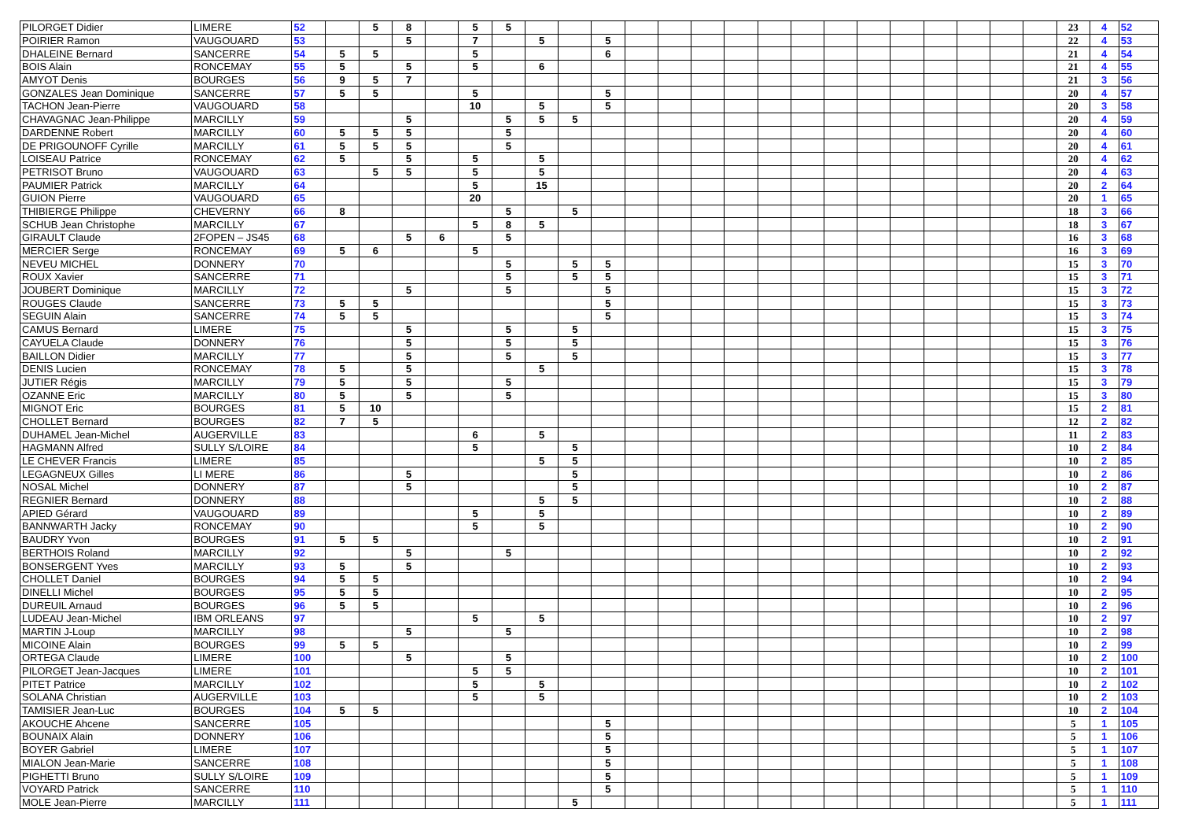| PILORGET Didier | LIMERE | 52 | | 5 | 8 | | 5 | 5 | | | | | | | | | | | | | | | | | 23 | 4 | 52 |
| POIRIER Ramon | VAUGOUARD | 53 | | | 5 | | 7 | | 5 | | 5 | | | | | | | | | | | | | | 22 | 4 | 53 |
| DHALEINE Bernard | SANCERRE | 54 | 5 | 5 | | | 5 | | | | 6 | | | | | | | | | | | | | | 21 | 4 | 54 |
| BOIS Alain | RONCEMAY | 55 | 5 | | 5 | | 5 | | 6 | | | | | | | | | | | | | | | | 21 | 4 | 55 |
| AMYOT Denis | BOURGES | 56 | 9 | 5 | 7 | | | | | | | | | | | | | | | | | | | | 21 | 3 | 56 |
| GONZALES Jean Dominique | SANCERRE | 57 | 5 | 5 | | | 5 | | | | 5 | | | | | | | | | | | | | | 20 | 4 | 57 |
| TACHON Jean-Pierre | VAUGOUARD | 58 | | | | | 10 | | 5 | | 5 | | | | | | | | | | | | | | 20 | 3 | 58 |
| CHAVAGNAC Jean-Philippe | MARCILLY | 59 | | | 5 | | | 5 | 5 | 5 | | | | | | | | | | | | | | | 20 | 4 | 59 |
| DARDENNE Robert | MARCILLY | 60 | 5 | 5 | 5 | | | 5 | | | | | | | | | | | | | | | | | 20 | 4 | 60 |
| DE PRIGOUNOFF Cyrille | MARCILLY | 61 | 5 | 5 | 5 | | | 5 | | | | | | | | | | | | | | | | | 20 | 4 | 61 |
| LOISEAU Patrice | RONCEMAY | 62 | 5 | | 5 | | 5 | | 5 | | | | | | | | | | | | | | | | 20 | 4 | 62 |
| PETRISOT Bruno | VAUGOUARD | 63 | | 5 | 5 | | 5 | | 5 | | | | | | | | | | | | | | | | 20 | 4 | 63 |
| PAUMIER Patrick | MARCILLY | 64 | | | | | 5 | | 15 | | | | | | | | | | | | | | | | 20 | 2 | 64 |
| GUION Pierre | VAUGOUARD | 65 | | | | | 20 | | | | | | | | | | | | | | | | | | 20 | 1 | 65 |
| THIBIERGE Philippe | CHEVERNY | 66 | 8 | | | | | 5 | | 5 | | | | | | | | | | | | | | | 18 | 3 | 66 |
| SCHUB Jean Christophe | MARCILLY | 67 | | | | | 5 | 8 | 5 | | | | | | | | | | | | | | | | 18 | 3 | 67 |
| GIRAULT Claude | 2FOPEN – JS45 | 68 | | | 5 | 6 | | 5 | | | | | | | | | | | | | | | | | 16 | 3 | 68 |
| MERCIER Serge | RONCEMAY | 69 | 5 | 6 | | | 5 | | | | | | | | | | | | | | | | | | 16 | 3 | 69 |
| NEVEU MICHEL | DONNERY | 70 | | | | | | 5 | | 5 | 5 | | | | | | | | | | | | | | 15 | 3 | 70 |
| ROUX Xavier | SANCERRE | 71 | | | | | | 5 | | 5 | 5 | | | | | | | | | | | | | | 15 | 3 | 71 |
| JOUBERT Dominique | MARCILLY | 72 | | | 5 | | | 5 | | | 5 | | | | | | | | | | | | | | 15 | 3 | 72 |
| ROUGES Claude | SANCERRE | 73 | 5 | 5 | | | | | | | 5 | | | | | | | | | | | | | | 15 | 3 | 73 |
| SEGUIN Alain | SANCERRE | 74 | 5 | 5 | | | | | | | 5 | | | | | | | | | | | | | | 15 | 3 | 74 |
| CAMUS Bernard | LIMERE | 75 | | | 5 | | | 5 | | 5 | | | | | | | | | | | | | | | 15 | 3 | 75 |
| CAYUELA Claude | DONNERY | 76 | | | 5 | | | 5 | | 5 | | | | | | | | | | | | | | | 15 | 3 | 76 |
| BAILLON Didier | MARCILLY | 77 | | | 5 | | | 5 | | 5 | | | | | | | | | | | | | | | 15 | 3 | 77 |
| DENIS Lucien | RONCEMAY | 78 | 5 | | 5 | | | | 5 | | | | | | | | | | | | | | | | 15 | 3 | 78 |
| JUTIER Régis | MARCILLY | 79 | 5 | | 5 | | | 5 | | | | | | | | | | | | | | | | | 15 | 3 | 79 |
| OZANNE Eric | MARCILLY | 80 | 5 | | 5 | | | 5 | | | | | | | | | | | | | | | | | 15 | 3 | 80 |
| MIGNOT Eric | BOURGES | 81 | 5 | 10 | | | | | | | | | | | | | | | | | | | | | 15 | 2 | 81 |
| CHOLLET Bernard | BOURGES | 82 | 7 | 5 | | | | | | | | | | | | | | | | | | | | | 12 | 2 | 82 |
| DUHAMEL Jean-Michel | AUGERVILLE | 83 | | | | | 6 | | 5 | | | | | | | | | | | | | | | | 11 | 2 | 83 |
| HAGMANN Alfred | SULLY S/LOIRE | 84 | | | | | 5 | | | 5 | | | | | | | | | | | | | | | 10 | 2 | 84 |
| LE CHEVER Francis | LIMERE | 85 | | | | | | | 5 | 5 | | | | | | | | | | | | | | | 10 | 2 | 85 |
| LEGAGNEUX Gilles | LI MERE | 86 | | | 5 | | | | | 5 | | | | | | | | | | | | | | | 10 | 2 | 86 |
| NOSAL Michel | DONNERY | 87 | | | 5 | | | | | 5 | | | | | | | | | | | | | | | 10 | 2 | 87 |
| REGNIER Bernard | DONNERY | 88 | | | | | | | 5 | 5 | | | | | | | | | | | | | | | 10 | 2 | 88 |
| APIED Gérard | VAUGOUARD | 89 | | | | | 5 | | 5 | | | | | | | | | | | | | | | | 10 | 2 | 89 |
| BANNWARTH Jacky | RONCEMAY | 90 | | | | | 5 | | 5 | | | | | | | | | | | | | | | | 10 | 2 | 90 |
| BAUDRY Yvon | BOURGES | 91 | 5 | 5 | | | | | | | | | | | | | | | | | | | | | 10 | 2 | 91 |
| BERTHOIS Roland | MARCILLY | 92 | | | 5 | | | 5 | | | | | | | | | | | | | | | | | 10 | 2 | 92 |
| BONSERGENT Yves | MARCILLY | 93 | 5 | | 5 | | | | | | | | | | | | | | | | | | | | 10 | 2 | 93 |
| CHOLLET Daniel | BOURGES | 94 | 5 | 5 | | | | | | | | | | | | | | | | | | | | | 10 | 2 | 94 |
| DINELLI Michel | BOURGES | 95 | 5 | 5 | | | | | | | | | | | | | | | | | | | | | 10 | 2 | 95 |
| DUREUIL Arnaud | BOURGES | 96 | 5 | 5 | | | | | | | | | | | | | | | | | | | | | 10 | 2 | 96 |
| LUDEAU Jean-Michel | IBM ORLEANS | 97 | | | | | 5 | | 5 | | | | | | | | | | | | | | | | 10 | 2 | 97 |
| MARTIN J-Loup | MARCILLY | 98 | | | 5 | | | 5 | | | | | | | | | | | | | | | | | 10 | 2 | 98 |
| MICOINE Alain | BOURGES | 99 | 5 | 5 | | | | | | | | | | | | | | | | | | | | | 10 | 2 | 99 |
| ORTEGA Claude | LIMERE | 100 | | | 5 | | | 5 | | | | | | | | | | | | | | | | | 10 | 2 | 100 |
| PILORGET Jean-Jacques | LIMERE | 101 | | | | | 5 | 5 | | | | | | | | | | | | | | | | | 10 | 2 | 101 |
| PITET Patrice | MARCILLY | 102 | | | | | 5 | | 5 | | | | | | | | | | | | | | | | 10 | 2 | 102 |
| SOLANA Christian | AUGERVILLE | 103 | | | | | 5 | | 5 | | | | | | | | | | | | | | | | 10 | 2 | 103 |
| TAMISIER Jean-Luc | BOURGES | 104 | 5 | 5 | | | | | | | | | | | | | | | | | | | | | 10 | 2 | 104 |
| AKOUCHE Ahcene | SANCERRE | 105 | | | | | | | | | 5 | | | | | | | | | | | | | | 5 | 1 | 105 |
| BOUNAIX Alain | DONNERY | 106 | | | | | | | | | 5 | | | | | | | | | | | | | | 5 | 1 | 106 |
| BOYER Gabriel | LIMERE | 107 | | | | | | | | | 5 | | | | | | | | | | | | | | 5 | 1 | 107 |
| MIALON Jean-Marie | SANCERRE | 108 | | | | | | | | | 5 | | | | | | | | | | | | | | 5 | 1 | 108 |
| PIGHETTI Bruno | SULLY S/LOIRE | 109 | | | | | | | | | 5 | | | | | | | | | | | | | | 5 | 1 | 109 |
| VOYARD Patrick | SANCERRE | 110 | | | | | | | | | 5 | | | | | | | | | | | | | | 5 | 1 | 110 |
| MOLE Jean-Pierre | MARCILLY | 111 | | | | | | | | 5 | | | | | | | | | | | | | | | 5 | 1 | 111 |